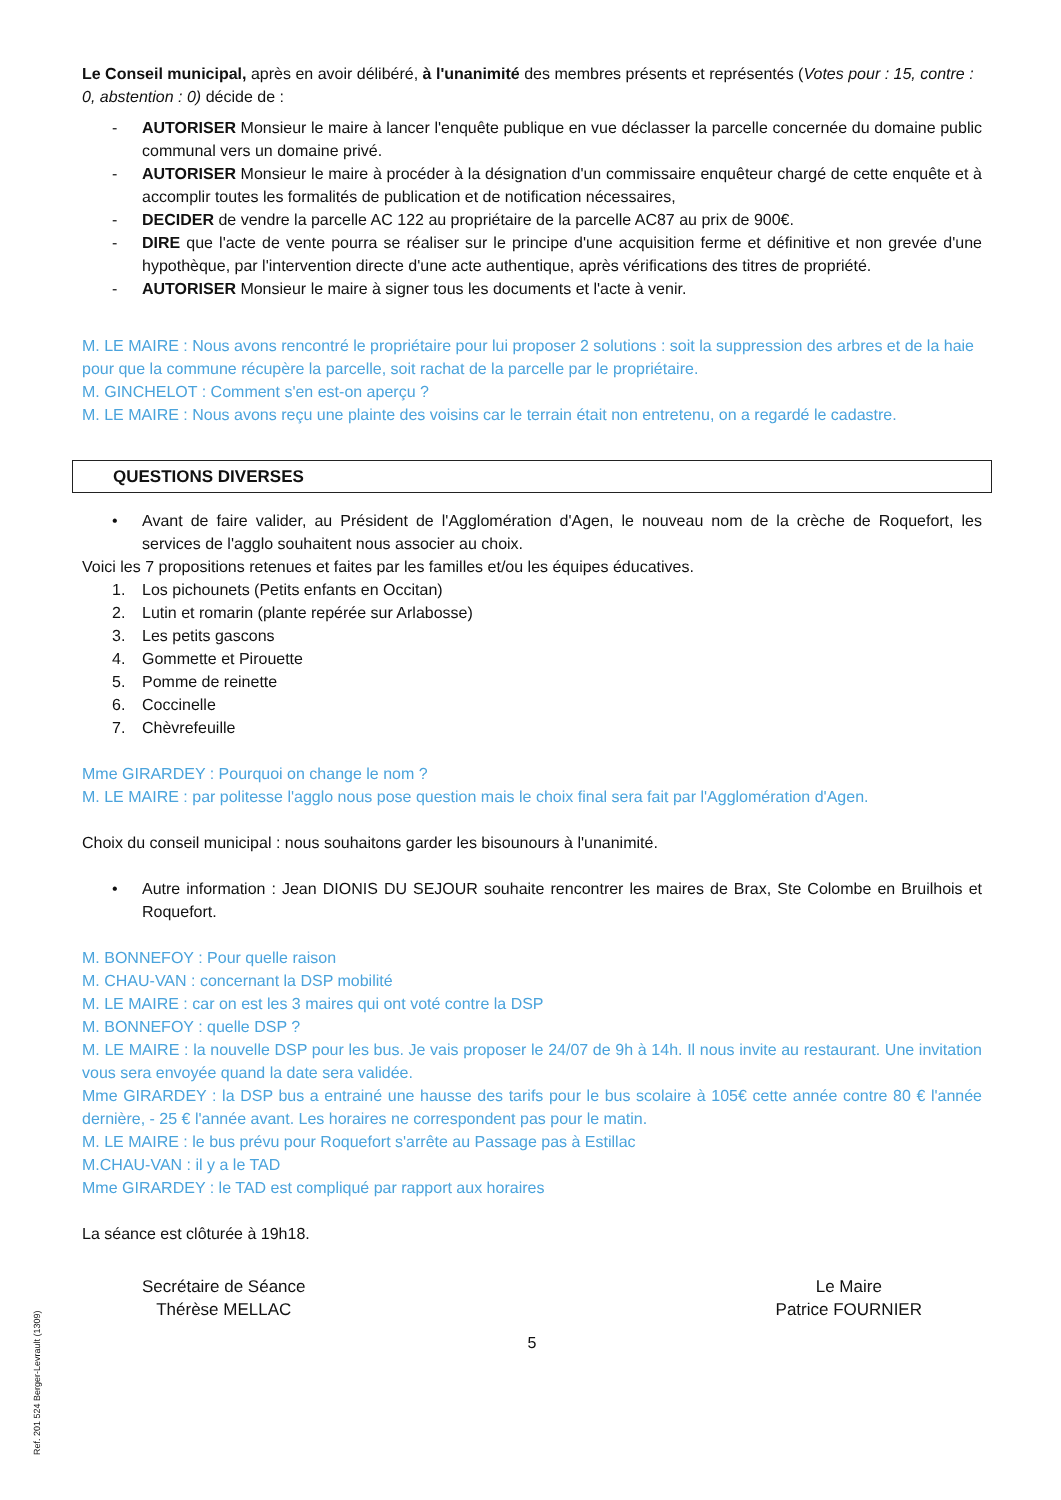Le Conseil municipal, après en avoir délibéré, à l'unanimité des membres présents et représentés (Votes pour : 15, contre : 0, abstention : 0) décide de :
- AUTORISER Monsieur le maire à lancer l'enquête publique en vue déclasser la parcelle concernée du domaine public communal vers un domaine privé.
- AUTORISER Monsieur le maire à procéder à la désignation d'un commissaire enquêteur chargé de cette enquête et à accomplir toutes les formalités de publication et de notification nécessaires,
- DECIDER de vendre la parcelle AC 122 au propriétaire de la parcelle AC87 au prix de 900€.
- DIRE que l'acte de vente pourra se réaliser sur le principe d'une acquisition ferme et définitive et non grevée d'une hypothèque, par l'intervention directe d'une acte authentique, après vérifications des titres de propriété.
- AUTORISER Monsieur le maire à signer tous les documents et l'acte à venir.
M. LE MAIRE : Nous avons rencontré le propriétaire pour lui proposer 2 solutions : soit la suppression des arbres et de la haie pour que la commune récupère la parcelle, soit rachat de la parcelle par le propriétaire.
M. GINCHELOT : Comment s'en est-on aperçu ?
M. LE MAIRE : Nous avons reçu une plainte des voisins car le terrain était non entretenu, on a regardé le cadastre.
QUESTIONS DIVERSES
• Avant de faire valider, au Président de l'Agglomération d'Agen, le nouveau nom de la crèche de Roquefort, les services de l'agglo souhaitent nous associer au choix.
Voici les 7 propositions retenues et faites par les familles et/ou les équipes éducatives.
1. Los pichounets (Petits enfants en Occitan)
2. Lutin et romarin (plante repérée sur Arlabosse)
3. Les petits gascons
4. Gommette et Pirouette
5. Pomme de reinette
6. Coccinelle
7. Chèvrefeuille
Mme GIRARDEY : Pourquoi on change le nom ?
M. LE MAIRE : par politesse l'agglo nous pose question mais le choix final sera fait par l'Agglomération d'Agen.
Choix du conseil municipal : nous souhaitons garder les bisounours à l'unanimité.
• Autre information : Jean DIONIS DU SEJOUR souhaite rencontrer les maires de Brax, Ste Colombe en Bruilhois et Roquefort.
M. BONNEFOY : Pour quelle raison
M. CHAU-VAN : concernant la DSP mobilité
M. LE MAIRE : car on est les 3 maires qui ont voté contre la DSP
M. BONNEFOY : quelle DSP ?
M. LE MAIRE : la nouvelle DSP pour les bus. Je vais proposer le 24/07 de 9h à 14h. Il nous invite au restaurant. Une invitation vous sera envoyée quand la date sera validée.
Mme GIRARDEY : la DSP bus a entrainé une hausse des tarifs pour le bus scolaire à 105€ cette année contre 80 € l'année dernière, - 25 € l'année avant. Les horaires ne correspondent pas pour le matin.
M. LE MAIRE : le bus prévu pour Roquefort s'arrête au Passage pas à Estillac
M.CHAU-VAN : il y a le TAD
Mme GIRARDEY : le TAD est compliqué par rapport aux horaires
La séance est clôturée à 19h18.
Secrétaire de Séance
Thérèse MELLAC
Le Maire
Patrice FOURNIER
5
Ref. 201 524 Berger-Levrault (1309)